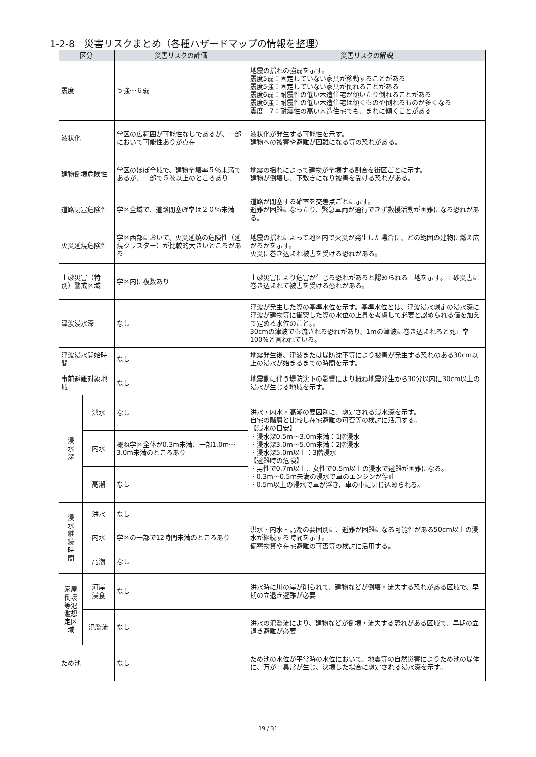1-2-8　災害リスクまとめ（各種ハザードマップの情報を整理）
| 区分 | | 災害リスクの評価 | 災害リスクの解説 |
| --- | --- | --- | --- |
| 震度 | | ５強～６弱 | 地震の揺れの強弱を示す。 震度5弱：固定していない家具が移動することがある 震度5強：固定していない家具が倒れることがある 震度6弱：耐震性の低い木造住宅が傾いたり倒れることがある 震度6強：耐震性の低い木造住宅は傾くものや倒れるものが多くなる 震度 7：耐震性の高い木造住宅でも、まれに傾くことがある |
| 液状化 | | 学区の広範囲が可能性なしであるが、一部において可能性ありが点在 | 液状化が発生する可能性を示す。 建物への被害や避難が困難になる等の恐れがある。 |
| 建物倒壊危険性 | | 学区のほぼ全域で、建物全壊率５％未満であるが、一部で５％以上のところあり | 地震の揺れによって建物が全壊する割合を街区ごとに示す。 建物が倒壊し、下敷きになり被害を受ける恐れがある。 |
| 道路閉塞危険性 | | 学区全域で、道路閉塞確率は２０％未満 | 道路が閉塞する確率を交差点ごとに示す。 避難が困難になったり、緊急車両が通行できず救援活動が困難になる恐れがある。 |
| 火災延焼危険性 | | 学区西部において、火災延焼の危険性（延焼クラスター）が比較的大きいところがある | 地震の揺れによって地区内で火災が発生した場合に、どの範囲の建物に燃え広がるかを示す。 火災に巻き込まれ被害を受ける恐れがある。 |
| 土砂災害（特別）警戒区域 | | 学区内に複数あり | 土砂災害により危害が生じる恐れがあると認められる土地を示す。土砂災害に巻き込まれて被害を受ける恐れがある。 |
| 津波浸水深 | | なし | 津波が発生した際の基準水位を示す。基準水位とは、津波浸水想定の浸水深に津波が建物等に衝突した際の水位の上昇を考慮して必要と認められる値を加えて定める水位のこと。。 30cmの津波でも流される恐れがあり、1mの津波に巻き込まれると死亡率100%と言われている。 |
| 津波浸水開始時間 | | なし | 地震発生後、津波または堤防沈下等により被害が発生する恐れのある30cm以上の浸水が始まるまでの時間を示す。 |
| 事前避難対象地域 | | なし | 地震動に伴う堤防沈下の影響により概ね地震発生から30分以内に30cm以上の浸水が生じる地域を示す。 |
| 浸 水 深 | 洪水 | なし | 洪水・内水・高潮の要因別に、想定される浸水深を示す。 自宅の階層と比較し在宅避難の可否等の検討に活用する。 【浸水の目安】 ・浸水深0.5m～3.0m未満：1階浸水 ・浸水深3.0m～5.0m未満：2階浸水 ・浸水深5.0m以上：3階浸水 【避難時の危険】 ・男性で0.7m以上、女性で0.5m以上の浸水で避難が困難になる。 ・0.3m～0.5m未満の浸水で車のエンジンが停止 ・0.5m以上の浸水で車が浮き、車の中に閉じ込められる。 |
| | 内水 | 概ね学区全体が0.3m未満、一部1.0m～3.0m未満のところあり | |
| | 高潮 | なし | |
| 浸 水 継 続 時 間 | 洪水 | なし | 洪水・内水・高潮の要因別に、避難が困難になる可能性がある50cm以上の浸水が継続する時間を示す。 備蓄物資や在宅避難の可否等の検討に活用する。 |
| | 内水 | 学区の一部で12時間未満のところあり | |
| | 高潮 | なし | |
| 家屋倒壊等氾濫想定区域 | 河岸 浸食 | なし | 洪水時に川の岸が削られて、建物などが倒壊・流失する恐れがある区域で、早期の立退き避難が必要 |
| | 氾濫流 | なし | 洪水の氾濫流により、建物などが倒壊・流失する恐れがある区域で、早期の立退き避難が必要 |
| ため池 | | なし | ため池の水位が平常時の水位において、地震等の自然災害によりため池の堤体に、万が一異常が生じ、決壊した場合に想定される浸水深を示す。 |
19 / 31